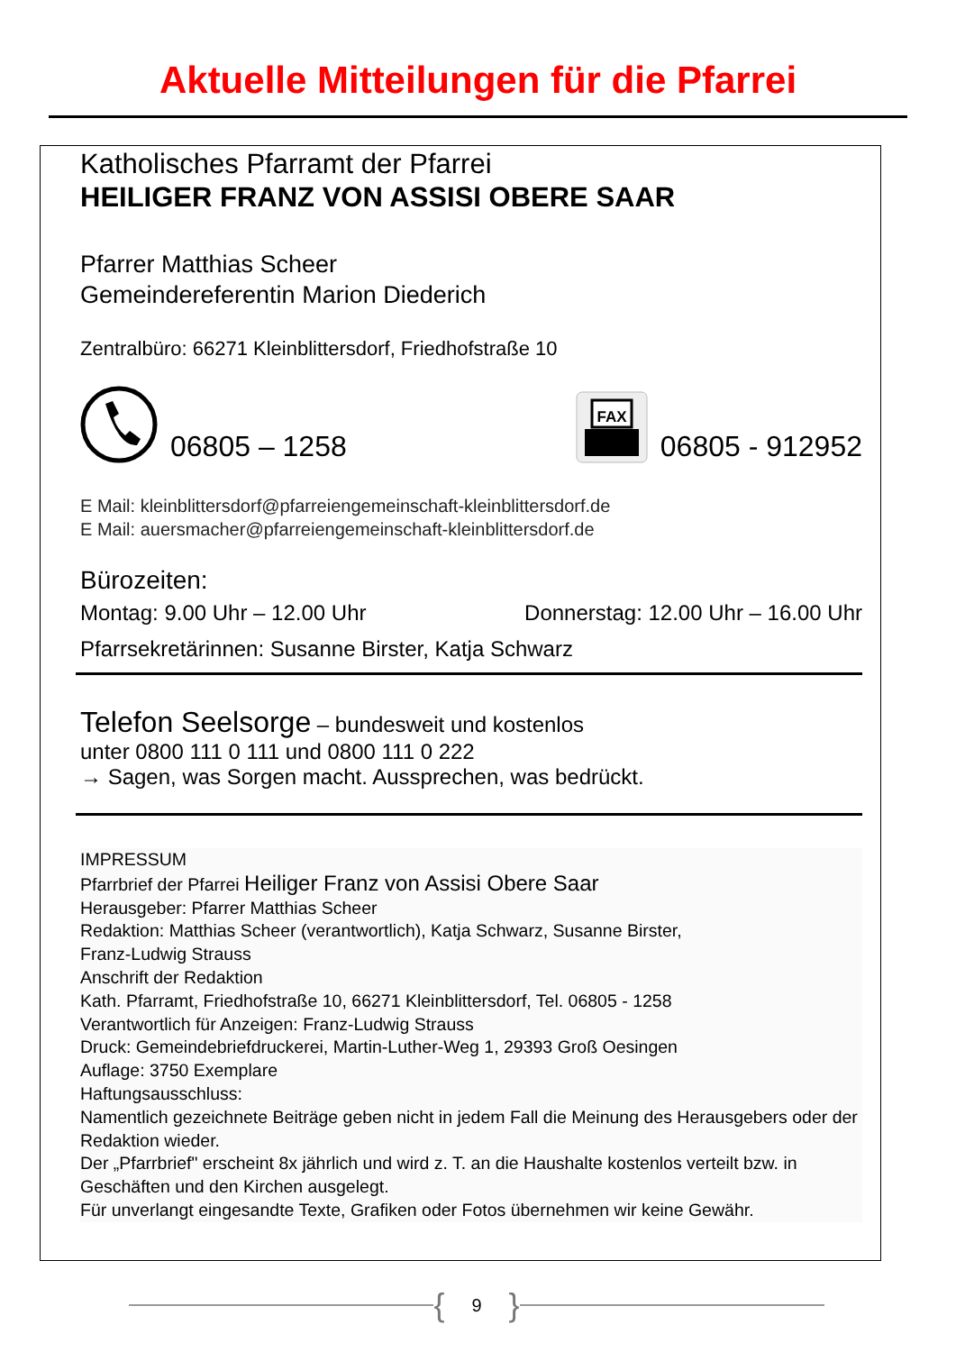Aktuelle Mitteilungen für die Pfarrei
Katholisches Pfarramt der Pfarrei
HEILIGER FRANZ VON ASSISI OBERE SAAR
Pfarrer Matthias Scheer
Gemeindereferentin Marion Diederich
Zentralbüro: 66271 Kleinblittersdorf, Friedhofstraße 10
06805 – 1258
FAX
06805 - 912952
E Mail: kleinblittersdorf@pfarreiengemeinschaft-kleinblittersdorf.de
E Mail: auersmacher@pfarreiengemeinschaft-kleinblittersdorf.de
Bürozeiten:
Montag: 9.00 Uhr – 12.00 Uhr Donnerstag: 12.00 Uhr – 16.00 Uhr
Pfarrsekretärinnen: Susanne Birster, Katja Schwarz
Telefon Seelsorge – bundesweit und kostenlos
unter 0800 111 0 111 und 0800 111 0 222
→ Sagen, was Sorgen macht. Aussprechen, was bedrückt.
IMPRESSUM
Pfarrbrief der Pfarrei Heiliger Franz von Assisi Obere Saar
Herausgeber: Pfarrer Matthias Scheer
Redaktion: Matthias Scheer (verantwortlich), Katja Schwarz, Susanne Birster,
Franz-Ludwig Strauss
Anschrift der Redaktion
Kath. Pfarramt, Friedhofstraße 10, 66271 Kleinblittersdorf, Tel. 06805 - 1258
Verantwortlich für Anzeigen: Franz-Ludwig Strauss
Druck: Gemeindebriefdruckerei, Martin-Luther-Weg 1, 29393 Groß Oesingen
Auflage: 3750 Exemplare
Haftungsausschluss:
Namentlich gezeichnete Beiträge geben nicht in jedem Fall die Meinung des Herausgebers oder der Redaktion wieder.
Der „Pfarrbrief" erscheint 8x jährlich und wird z. T. an die Haushalte kostenlos verteilt bzw. in Geschäften und den Kirchen ausgelegt.
Für unverlangt eingesandte Texte, Grafiken oder Fotos übernehmen wir keine Gewähr.
{ 9 }